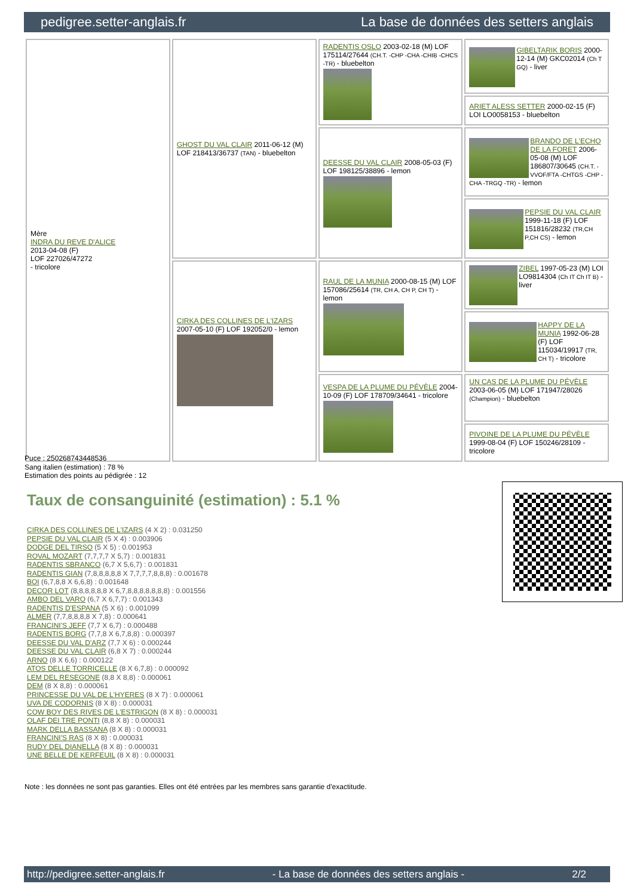pedigree.setter-anglais.fr La base de données des setters anglais
| Mère INDRA DU REVE D'ALICE 2013-04-08 (F) LOF 227026/47272 - tricolore | GHOST DU VAL CLAIR 2011-06-12 (M) LOF 218413/36737 (TAN) - bluebelton | RADENTIS OSLO 2003-02-18 (M) LOF 175114/27644 (CH.T. -CHP -CHA -CHIB -CHCS -TR) - bluebelton | GIBELTARIK BORIS 2000-12-14 (M) GKC02014 (Ch T GQ) - liver |
| | | | ARIET ALESS SETTER 2000-02-15 (F) LOI LO0058153 - bluebelton |
| | | DEESSE DU VAL CLAIR 2008-05-03 (F) LOF 198125/38896 - lemon | BRANDO DE L'ECHO DE LA FORET 2006-05-08 (M) LOF 186807/30645 (CH.T. -VVOF/FTA -CHTGS -CHP -CHA -TRGQ -TR) - lemon |
| | | | PEPSIE DU VAL CLAIR 1999-11-18 (F) LOF 151816/28232 (TR,CH P,CH CS) - lemon |
| | CIRKA DES COLLINES DE L'IZARS 2007-05-10 (F) LOF 192052/0 - lemon | RAUL DE LA MUNIA 2000-08-15 (M) LOF 157086/25614 (TR, CH A, CH P, CH T) - lemon | ZIBEL 1997-05-23 (M) LOI LO9814304 (Ch IT Ch IT B) - liver |
| | | | HAPPY DE LA MUNIA 1992-06-28 (F) LOF 115034/19917 (TR, CH T) - tricolore |
| | | VESPA DE LA PLUME DU PÉVÈLE 2004-10-09 (F) LOF 178709/34641 - tricolore | UN CAS DE LA PLUME DU PÉVÈLE 2003-06-05 (M) LOF 171947/28026 (Champion) - bluebelton |
| | | | PIVOINE DE LA PLUME DU PÉVÈLE 1999-08-04 (F) LOF 150246/28109 - tricolore |
Puce : 250268743448536
Sang italien (estimation) : 78 %
Estimation des points au pédigrée : 12
Taux de consanguinité (estimation) : 5.1 %
CIRKA DES COLLINES DE L'IZARS (4 X 2) : 0.031250
PEPSIE DU VAL CLAIR (5 X 4) : 0.003906
DODGE DEL TIRSO (5 X 5) : 0.001953
ROVAL MOZART (7,7,7,7 X 5,7) : 0.001831
RADENTIS SBRANCO (6,7 X 5,6,7) : 0.001831
RADENTIS GIAN (7,8,8,8,8,8 X 7,7,7,7,8,8,8) : 0.001678
BOI (6,7,8,8 X 6,6,8) : 0.001648
DECOR LOT (8,8,8,8,8,8 X 6,7,8,8,8,8,8,8,8) : 0.001556
AMBO DEL VARO (6,7 X 6,7,7) : 0.001343
RADENTIS D'ESPANA (5 X 6) : 0.001099
ALMER (7,7,8,8,8,8 X 7,8) : 0.000641
FRANCINI'S JEFF (7,7 X 6,7) : 0.000488
RADENTIS BORG (7,7,8 X 6,7,8,8) : 0.000397
DEESSE DU VAL D'ARZ (7,7 X 6) : 0.000244
DEESSE DU VAL CLAIR (6,8 X 7) : 0.000244
ARNO (8 X 6,6) : 0.000122
ATOS DELLE TORRICELLE (8 X 6,7,8) : 0.000092
LEM DEL RESEGONE (8,8 X 8,8) : 0.000061
DEM (8 X 8,8) : 0.000061
PRINCESSE DU VAL DE L'HYERES (8 X 7) : 0.000061
UVA DE CODORNIS (8 X 8) : 0.000031
COW BOY DES RIVES DE L'ESTRIGON (8 X 8) : 0.000031
OLAF DEI TRE PONTI (8,8 X 8) : 0.000031
MARK DELLA BASSANA (8 X 8) : 0.000031
FRANCINI'S RAS (8 X 8) : 0.000031
RUDY DEL DIANELLA (8 X 8) : 0.000031
UNE BELLE DE KERFEUIL (8 X 8) : 0.000031
Note : les données ne sont pas garanties. Elles ont été entrées par les membres sans garantie d'exactitude.
http://pedigree.setter-anglais.fr - La base de données des setters anglais - 2/2